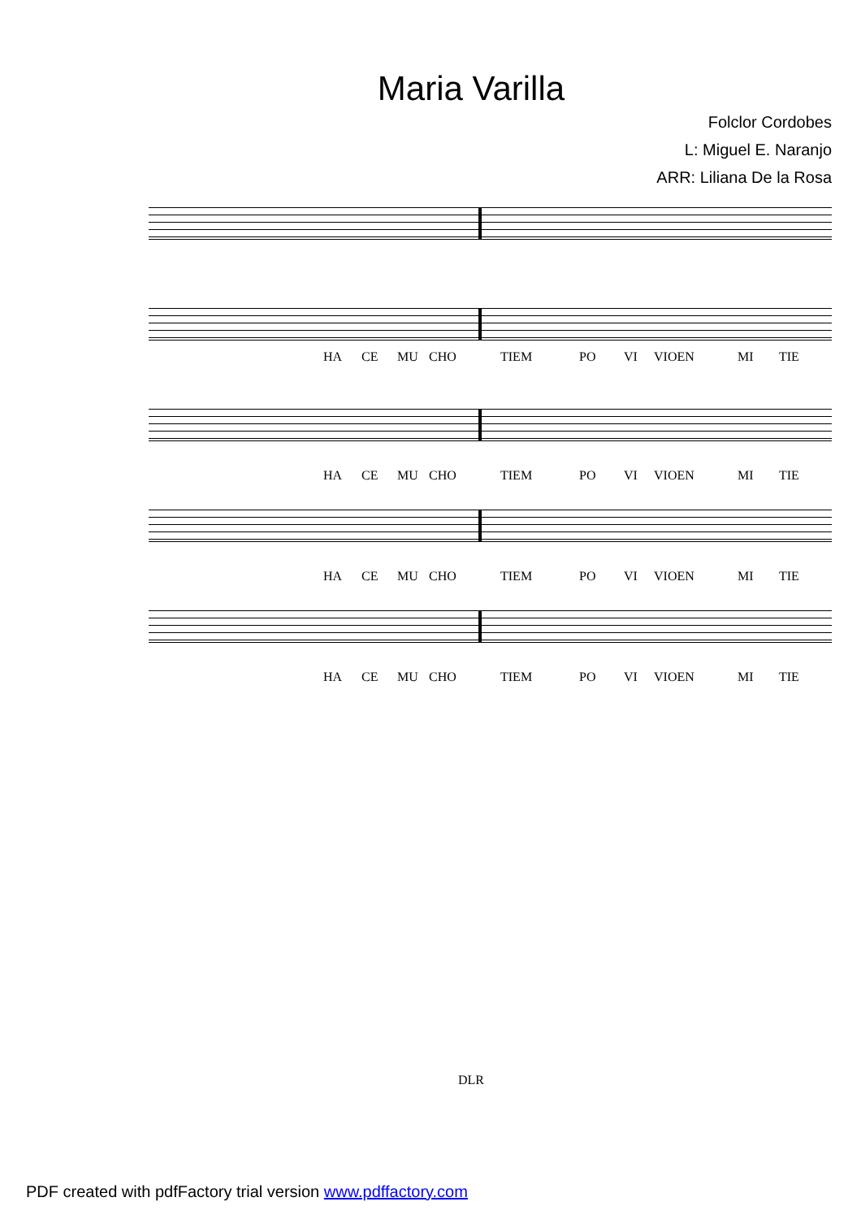Maria Varilla
Folclor Cordobes
L: Miguel E. Naranjo
ARR: Liliana De la Rosa
HA CE MU CHO TIEM PO VI VIOEN MI TIE
HA CE MU CHO TIEM PO VI VIOEN MI TIE
HA CE MU CHO TIEM PO VI VIOEN MI TIE
HA CE MU CHO TIEM PO VI VIOEN MI TIE
DLR
PDF created with pdfFactory trial version www.pdffactory.com